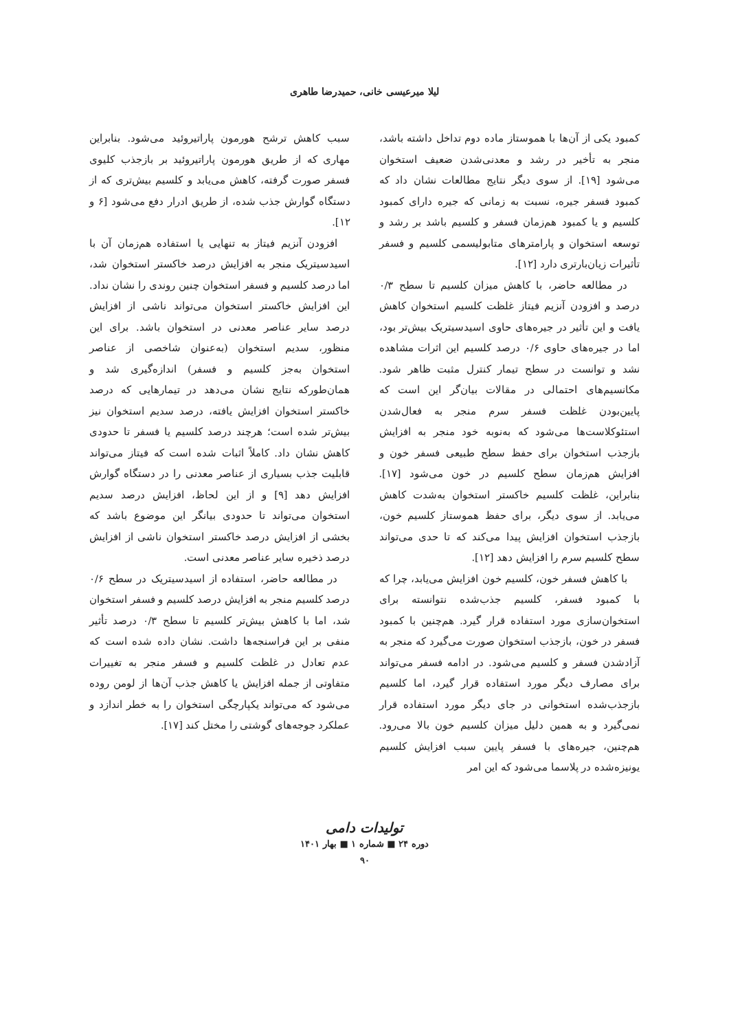لیلا میرعیسی خانی، حمیدرضا طاهری
کمبود یکی از آن‌ها با هموستاز ماده دوم تداخل داشته باشد، منجر به تأخیر در رشد و معدنی‌شدن ضعیف استخوان می‌شود [۱۹]. از سوی دیگر نتایج مطالعات نشان داد که کمبود فسفر جیره، نسبت به زمانی که جیره دارای کمبود کلسیم و یا کمبود هم‌زمان فسفر و کلسیم باشد بر رشد و توسعه استخوان و پارامترهای متابولیسمی کلسیم و فسفر تأثیرات زیان‌بارتری دارد [۱۲].
در مطالعه حاضر، با کاهش میزان کلسیم تا سطح ۰/۳ درصد و افزودن آنزیم فیتاز غلظت کلسیم استخوان کاهش یافت و این تأثیر در جیره‌های حاوی اسیدسیتریک بیش‌تر بود، اما در جیره‌های حاوی ۰/۶ درصد کلسیم این اثرات مشاهده نشد و توانست در سطح تیمار کنترل مثبت ظاهر شود. مکانسیم‌های احتمالی در مقالات بیان‌گر این است که پایین‌بودن غلظت فسفر سرم منجر به فعال‌شدن استئوکلاست‌ها می‌شود که به‌نوبه خود منجر به افزایش بازجذب استخوان برای حفظ سطح طبیعی فسفر خون و افزایش هم‌زمان سطح کلسیم در خون می‌شود [۱۷]. بنابراین، غلظت کلسیم خاکستر استخوان به‌شدت کاهش می‌یابد. از سوی دیگر، برای حفظ هموستاز کلسیم خون، بازجذب استخوان افزایش پیدا می‌کند که تا حدی می‌تواند سطح کلسیم سرم را افزایش دهد [۱۲].
با کاهش فسفر خون، کلسیم خون افزایش می‌یابد، چرا که با کمبود فسفر، کلسیم جذب‌شده نتوانسته برای استخوان‌سازی مورد استفاده قرار گیرد. هم‌چنین با کمبود فسفر در خون، بازجذب استخوان صورت می‌گیرد که منجر به آزادشدن فسفر و کلسیم می‌شود. در ادامه فسفر می‌تواند برای مصارف دیگر مورد استفاده قرار گیرد، اما کلسیم بازجذب‌شده استخوانی در جای دیگر مورد استفاده قرار نمی‌گیرد و به همین دلیل میزان کلسیم خون بالا می‌رود. هم‌چنین، جیره‌های با فسفر پایین سبب افزایش کلسیم یونیزه‌شده در پلاسما می‌شود که این امر
سبب کاهش ترشح هورمون پاراتیروئید می‌شود. بنابراین مهاری که از طریق هورمون پاراتیروئید بر بازجذب کلیوی فسفر صورت گرفته، کاهش می‌یابد و کلسیم بیش‌تری که از دستگاه گوارش جذب شده، از طریق ادرار دفع می‌شود [۶ و ۱۲].
افزودن آنزیم فیتاز به تنهایی یا استفاده هم‌زمان آن با اسیدسیتریک منجر به افزایش درصد خاکستر استخوان شد، اما درصد کلسیم و فسفر استخوان چنین روندی را نشان نداد. این افزایش خاکستر استخوان می‌تواند ناشی از افزایش درصد سایر عناصر معدنی در استخوان باشد. برای این منظور، سدیم استخوان (به‌عنوان شاخصی از عناصر استخوان به‌جز کلسیم و فسفر) اندازه‌گیری شد و همان‌طورکه نتایج نشان می‌دهد در تیمارهایی که درصد خاکستر استخوان افزایش یافته، درصد سدیم استخوان نیز بیش‌تر شده است؛ هرچند درصد کلسیم یا فسفر تا حدودی کاهش نشان داد. کاملاً اثبات شده است که فیتاز می‌تواند قابلیت جذب بسیاری از عناصر معدنی را در دستگاه گوارش افزایش دهد [۹] و از این لحاظ، افزایش درصد سدیم استخوان می‌تواند تا حدودی بیانگر این موضوع باشد که بخشی از افزایش درصد خاکستر استخوان ناشی از افزایش درصد ذخیره سایر عناصر معدنی است.
در مطالعه حاضر، استفاده از اسیدسیتریک در سطح ۰/۶ درصد کلسیم منجر به افزایش درصد کلسیم و فسفر استخوان شد، اما با کاهش بیش‌تر کلسیم تا سطح ۰/۳ درصد تأثیر منفی بر این فراسنجه‌ها داشت. نشان داده شده است که عدم تعادل در غلظت کلسیم و فسفر منجر به تغییرات متفاوتی از جمله افزایش یا کاهش جذب آن‌ها از لومن روده می‌شود که می‌تواند یکپارچگی استخوان را به خطر اندازد و عملکرد جوجه‌های گوشتی را مختل کند [۱۷].
تولیدات دامی
دوره ۲۴ ■ شماره ۱ ■ بهار ۱۴۰۱
۹۰